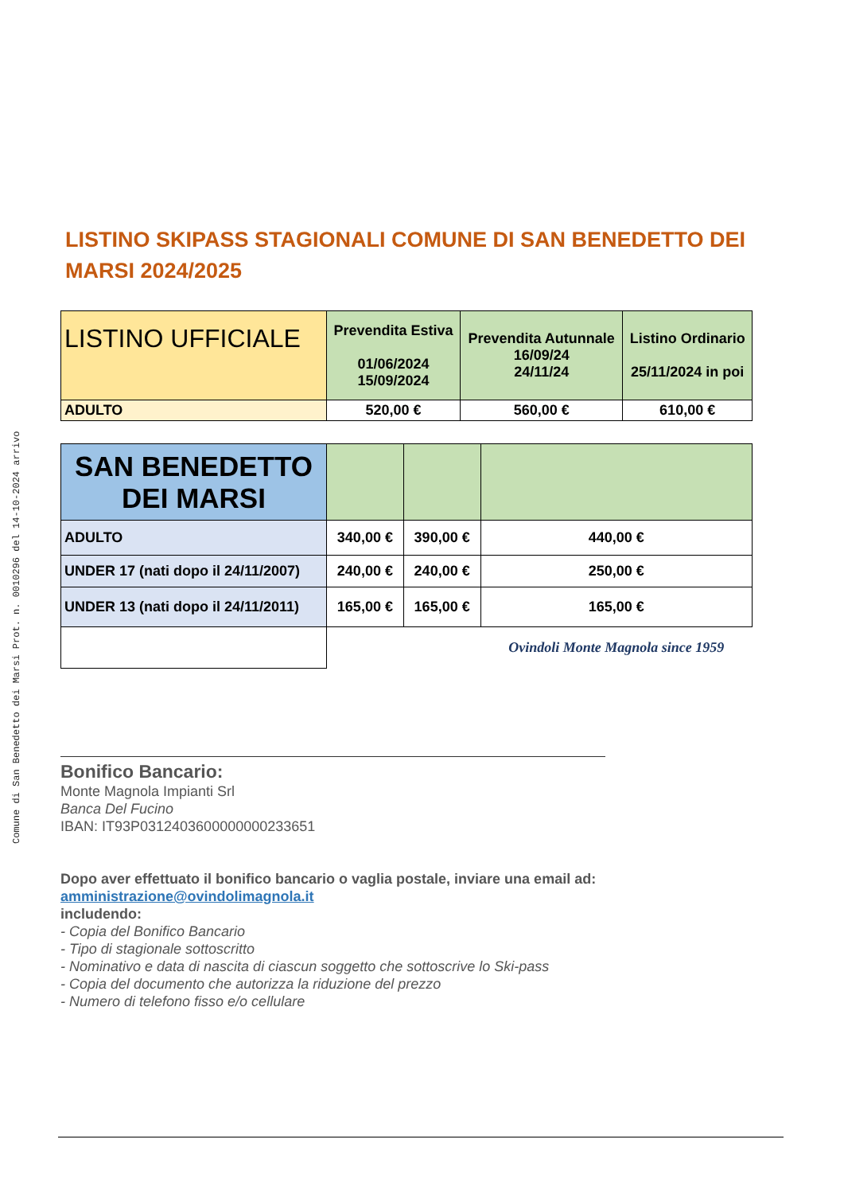Comune di San Benedetto dei Marsi Prot. n. 0010296 del 14-10-2024 arrivo
LISTINO SKIPASS STAGIONALI COMUNE DI SAN BENEDETTO DEI MARSI 2024/2025
| LISTINO UFFICIALE | Prevendita Estiva 01/06/2024 15/09/2024 | Prevendita Autunnale 16/09/24 24/11/24 | Listino Ordinario 25/11/2024 in poi |
| ADULTO | 520,00 € | 560,00 € | 610,00 € |
| SAN BENEDETTO DEI MARSI | | | |
| ADULTO | 340,00 € | 390,00 € | 440,00 € |
| UNDER 17 (nati dopo il 24/11/2007) | 240,00 € | 240,00 € | 250,00 € |
| UNDER 13 (nati dopo il 24/11/2011) | 165,00 € | 165,00 € | 165,00 € |
| | | | Ovindoli Monte Magnola since 1959 |
Bonifico Bancario:
Monte Magnola Impianti Srl
Banca Del Fucino
IBAN: IT93P0312403600000000233651
Dopo aver effettuato il bonifico bancario o vaglia postale, inviare una email ad: amministrazione@ovindolimagnola.it
includendo:
- Copia del Bonifico Bancario
- Tipo di stagionale sottoscritto
- Nominativo e data di nascita di ciascun soggetto che sottoscrive lo Ski-pass
- Copia del documento che autorizza la riduzione del prezzo
- Numero di telefono fisso e/o cellulare